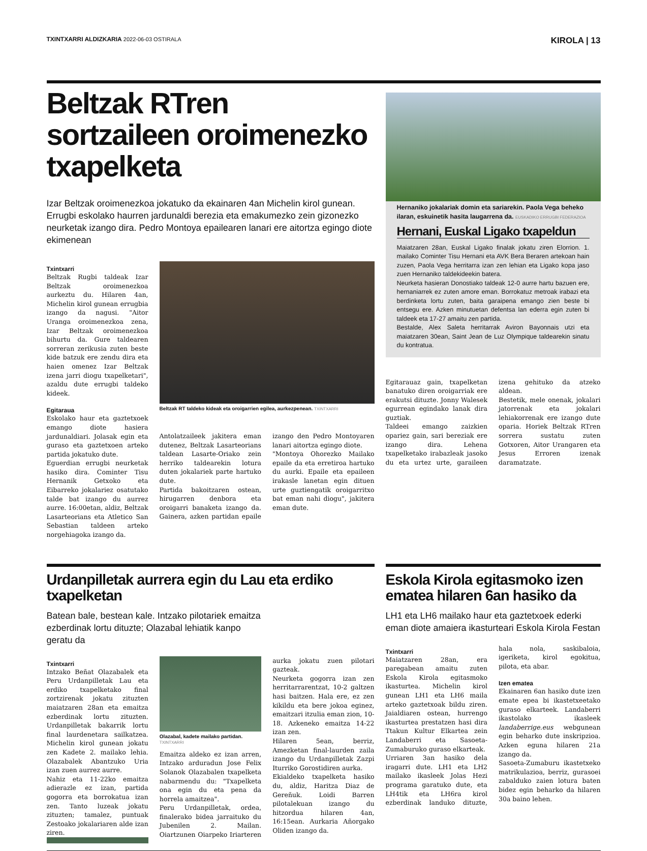TXINTXARRI ALDIZKARIA 2022-06-03 OSTIRALA
KIROLA | 13
Beltzak RTren sortzaileen oroimenezko txapelketa
Izar Beltzak oroimenezkoa jokatuko da ekainaren 4an Michelin kirol gunean. Errugbi eskolako haurren jardunaldi berezia eta emakumezko zein gizonezko neurketak izango dira. Pedro Montoya epailearen lanari ere aitortza egingo diote ekimenean
Txintxarri
Beltzak Rugbi taldeak Izar Beltzak oroimenezkoa aurkeztu du. Hilaren 4an, Michelin kirol gunean errugbia izango da nagusi. "Aitor Uranga oroimenezkoa zena, Izar Beltzak oroimenezkoa bihurtu da. Gure taldearen sorreran zerikusia zuten beste kide batzuk ere zendu dira eta haien omenez Izar Beltzak izena jarri diogu txapelketari", azaldu dute errugbi taldeko kideek.
Egitaraua
Eskolako haur eta gaztetxoek emango diote hasiera jardunaldiari. Jolasak egin eta guraso eta gaztetxoen arteko partida jokatuko dute.
Eguerdian errugbi neurketak hasiko dira. Cominter Tisu Hernanik Getxoko eta Eibarreko jokalariez osatutako talde bat izango du aurrez aurre. 16:00etan, aldiz, Beltzak Lasarteorians eta Atletico San Sebastian taldeen arteko norgehiagoka izango da.
Beltzak RT taldeko kideak eta oroigarrien egilea, aurkezpenean. TXINTXARRI
Antolatzaileek jakitera eman dutenez, Beltzak Lasarteorians taldean Lasarte-Oriako zein herriko taldearekin lotura duten jokalariek parte hartuko dute.
Partida bakoitzaren ostean, hirugarren denbora eta oroigarri banaketa izango da. Gainera, azken partidan epaile izango den Pedro Montoyaren lanari aitortza egingo diote.
"Montoya Ohorezko Mailako epaile da eta erretiroa hartuko du aurki. Epaile eta epaileen irakasle lanetan egin dituen urte guztiengatik oroigarritxo bat eman nahi diogu", jakitera eman dute.
Hernaniko jokalariak domin eta sariarekin. Paola Vega beheko ilaran, eskuinetik hasita laugarrena da. EUSKADIKO ERRUGBI FEDERAZIOA
Hernani, Euskal Ligako txapeldun
Maiatzaren 28an, Euskal Ligako finalak jokatu ziren Elorrion. 1. mailako Cominter Tisu Hernani eta AVK Bera Beraren artekoan hain zuzen, Paola Vega herritarra izan zen lehian eta Ligako kopa jaso zuen Hernaniko taldekideekin batera.
Neurketa hasieran Donostiako taldeak 12-0 aurre hartu bazuen ere, hernaniarrek ez zuten amore eman. Borrokatuz metroak irabazi eta berdinketa lortu zuten, baita garaipena emango zien beste bi entsegu ere. Azken minutuetan defentsa lan ederra egin zuten bi taldeek eta 17-27 amaitu zen partida.
Bestalde, Alex Saleta herritarrak Aviron Bayonnais utzi eta maiatzaren 30ean, Saint Jean de Luz Olympique taldearekin sinatu du kontratua.
Egitarauaz gain, txapelketan banatuko diren oroigarriak ere erakutsi dituzte. Jonny Walesek egurrean egindako lanak dira guztiak.
Taldeei emango zaizkien opariez gain, sari bereziak ere izango dira. Lehena txapelketako irabazleak jasoko du eta urtez urte, garaileen izena gehituko da atzeko aldean.
Bestetik, mele onenak, jokalari jatorrenak eta jokalari lehiakorrenak ere izango dute oparia. Horiek Beltzak RTren sorrera sustatu zuten Gotxoren, Aitor Urangaren eta Jesus Erroren izenak daramatzate.
Urdanpilletak aurrera egin du Lau eta erdiko txapelketan
Batean bale, bestean kale. Intzako pilotariek emaitza ezberdinak lortu dituzte; Olazabal lehiatik kanpo geratu da
Txintxarri
Intzako Beñat Olazabalek eta Peru Urdanpilletak Lau eta erdiko txapelketako final zortzirenak jokatu zituzten maiatzaren 28an eta emaitza ezberdinak lortu zituzten. Urdanpilletak bakarrik lortu final laurdenetara sailkatzea. Michelin kirol gunean jokatu zen Kadete 2. mailako lehia. Olazabalek Abantzuko Uria izan zuen aurrez aurre.
Nahiz eta 11-22ko emaitza adierazle ez izan, partida gogorra eta borrokatua izan zen. Tanto luzeak jokatu zituzten; tamalez, puntuak Zestoako jokalariaren alde izan ziren.
Olazabal, kadete mailako partidan. TXINTXARRI
Emaitza aldeko ez izan arren, Intzako arduradun Jose Felix Solanok Olazabalen txapelketa nabarmendu du: "Txapelketa ona egin du eta pena da horrela amaitzea".
Peru Urdanpilletak, ordea, finalerako bidea jarraituko du Jubenilen 2. Mailan. Oiartzunen Oiarpeko Iriarteren aurka jokatu zuen pilotari gazteak.
Neurketa gogorra izan zen herritarrarentzat, 10-2 galtzen hasi baitzen. Hala ere, ez zen kikildu eta bere jokoa eginez, emaitzari itzulia eman zion, 10-18. Azkeneko emaitza 14-22 izan zen.
Hilaren 5ean, berriz, Amezketan final-laurden zaila izango du Urdanpilletak Zazpi Iturriko Gorostidiren aurka.
Ekialdeko txapelketa hasiko du, aldiz, Haritza Diaz de Gereñuk. Loidi Barren pilotalekuan izango du hitzordua hilaren 4an, 16:15ean. Aurkaria Añorgako Oliden izango da.
Eskola Kirola egitasmoko izen ematea hilaren 6an hasiko da
LH1 eta LH6 mailako haur eta gaztetxoek ederki eman diote amaiera ikasturteari Eskola Kirola Festan
Txintxarri
Maiatzaren 28an, era paregabean amaitu zuten Eskola Kirola egitasmoko ikasturtea. Michelin kirol gunean LH1 eta LH6 maila arteko gaztetxoak bildu ziren. Jaialdiaren ostean, hurrengo ikasturtea prestatzen hasi dira Ttakun Kultur Elkartea zein Landaberri eta Sasoeta-Zumaburuko guraso elkarteak.
Urriaren 3an hasiko dela iragarri dute. LH1 eta LH2 mailako ikasleek Jolas Hezi programa garatuko dute, eta LH4tik eta LH6ra kirol ezberdinak landuko dituzte, hala nola, saskibaloia, igeriketa, kirol egokitua, pilota, eta abar.
Izen ematea
Ekainaren 6an hasiko dute izen emate epea bi ikastetxeetako guraso elkarteek. Landaberri ikastolako ikasleek landaberrige.eus webgunean egin beharko dute inskripzioa. Azken eguna hilaren 21a izango da.
Sasoeta-Zumaburu ikastetxeko matrikulazioa, berriz, gurasoei zabalduko zaien lotura baten bidez egin beharko da hilaren 30a baino lehen.